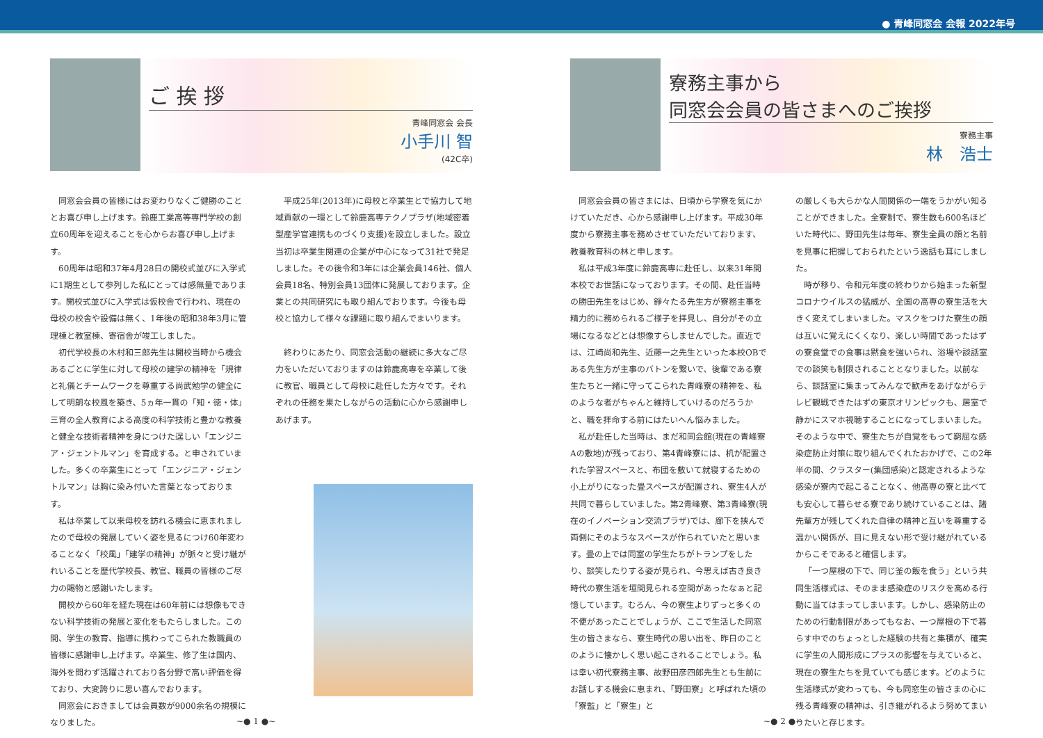● 青峰同窓会 会報 2022年号
ご 挨 拶
青峰同窓会 会長
小手川 智
(42C卒)
同窓会会員の皆様にはお変わりなくご健勝のこととお喜び申し上げます。鈴鹿工業高等専門学校の創立60周年を迎えることを心からお喜び申し上げます。
60周年は昭和37年4月28日の開校式並びに入学式に1期生として参列した私にとっては感無量であります。開校式並びに入学式は仮校舎で行われ、現在の母校の校舎や設備は無く、1年後の昭和38年3月に管理棟と教室棟、寄宿舎が竣工しました。
初代学校長の木村和三郎先生は開校当時から機会あるごとに学生に対して母校の建学の精神を「規律と礼儀とチームワークを尊重する尚武勉学の健全にして明朗な校風を築き、5ヵ年一貫の「知・徳・体」三育の全人教育による高度の科学技術と豊かな教養と健全な技術者精神を身につけた逞しい「エンジニア・ジェントルマン」を育成する。と申されていました。多くの卒業生にとって「エンジニア・ジェントルマン」は胸に染み付いた言葉となっております。
私は卒業して以来母校を訪れる機会に恵まれましたので母校の発展していく姿を見るにつけ60年変わることなく「校風」「建学の精神」が脈々と受け継がれいることを歴代学校長、教官、職員の皆様のご尽力の賜物と感謝いたします。
開校から60年を経た現在は60年前には想像もできない科学技術の発展と変化をもたらしました。この間、学生の教育、指導に携わってこられた教職員の皆様に感謝申し上げます。卒業生、修了生は国内、海外を問わず活躍されており各分野で高い評価を得ており、大変誇りに思い喜んでおります。
同窓会におきましては会員数が9000余名の規模になりました。
平成25年(2013年)に母校と卒業生とで協力して地域貢献の一環として鈴鹿高専テクノプラザ(地域密着型産学官連携ものづくり支援)を設立しました。設立当初は卒業生関連の企業が中心になって31社で発足しました。その後令和3年には企業会員146社、個人会員18名、特別会員13団体に発展しております。企業との共同研究にも取り組んでおります。今後も母校と協力して様々な課題に取り組んでまいります。
終わりにあたり、同窓会活動の継続に多大なご尽力をいただいておりますのは鈴鹿高専を卒業して後に教官、職員として母校に赴任した方々です。それぞれの任務を果たしながらの活動に心から感謝申しあげます。
寮務主事から
同窓会会員の皆さまへのご挨拶
寮務主事
林　浩士
同窓会会員の皆さまには、日頃から学寮を気にかけていただき、心から感謝申し上げます。平成30年度から寮務主事を務めさせていただいております、教養教育科の林と申します。
私は平成3年度に鈴鹿高専に赴任し、以来31年間本校でお世話になっております。その間、赴任当時の勝田先生をはじめ、錚々たる先生方が寮務主事を精力的に務められるご様子を拝見し、自分がその立場になるなどとは想像すらしませんでした。直近では、江崎尚和先生、近藤一之先生といった本校OBである先生方が主事のバトンを繋いで、後輩である寮生たちと一緒に守ってこられた青峰寮の精神を、私のような者がちゃんと維持していけるのだろうかと、職を拝命する前にはたいへん悩みました。
私が赴任した当時は、まだ和同会館(現在の青峰寮Aの敷地)が残っており、第4青峰寮には、机が配置された学習スペースと、布団を敷いて就寝するための小上がりになった畳スペースが配置され、寮生4人が共同で暮らしていました。第2青峰寮、第3青峰寮(現在のイノベーション交流プラザ)では、廊下を挟んで両側にそのようなスペースが作られていたと思います。畳の上では同室の学生たちがトランプをしたり、談笑したりする姿が見られ、今思えば古き良き時代の寮生活を垣間見られる空間があったなぁと記憶しています。むろん、今の寮生よりずっと多くの不便があったことでしょうが、ここで生活した同窓生の皆さまなら、寮生時代の思い出を、昨日のことのように懐かしく思い起こされることでしょう。私は幸い初代寮務主事、故野田彦四郎先生とも生前にお話しする機会に恵まれ、「野田寮」と呼ばれた頃の「寮監」と「寮生」と
の厳しくも大らかな人間関係の一端をうかがい知ることができました。全寮制で、寮生数も600名ほどいた時代に、野田先生は毎年、寮生全員の顔と名前を見事に把握しておられたという逸話も耳にしました。
時が移り、令和元年度の終わりから始まった新型コロナウイルスの猛威が、全国の高専の寮生活を大きく変えてしまいました。マスクをつけた寮生の顔は互いに覚えにくくなり、楽しい時間であったはずの寮食堂での食事は黙食を強いられ、浴場や談話室での談笑も制限されることとなりました。以前なら、談話室に集まってみんなで歓声をあげながらテレビ観戦できたはずの東京オリンピックも、居室で静かにスマホ視聴することになってしまいました。そのような中で、寮生たちが自覚をもって窮屈な感染症防止対策に取り組んでくれたおかげで、この2年半の間、クラスター(集団感染)と認定されるような感染が寮内で起こることなく、他高専の寮と比べても安心して暮らせる寮であり続けていることは、諸先輩方が残してくれた自律の精神と互いを尊重する温かい関係が、目に見えない形で受け継がれているからこそであると確信します。
「一つ屋根の下で、同じ釜の飯を食う」という共同生活様式は、そのまま感染症のリスクを高める行動に当てはまってしまいます。しかし、感染防止のための行動制限があってもなお、一つ屋根の下で暮らす中でのちょっとした経験の共有と集積が、確実に学生の人間形成にプラスの影響を与えていると、現在の寮生たちを見ていても感じます。どのように生活様式が変わっても、今も同窓生の皆さまの心に残る青峰寮の精神は、引き継がれるよう努めてまいりたいと存じます。
~● 1 ●~ ~● 2 ●~